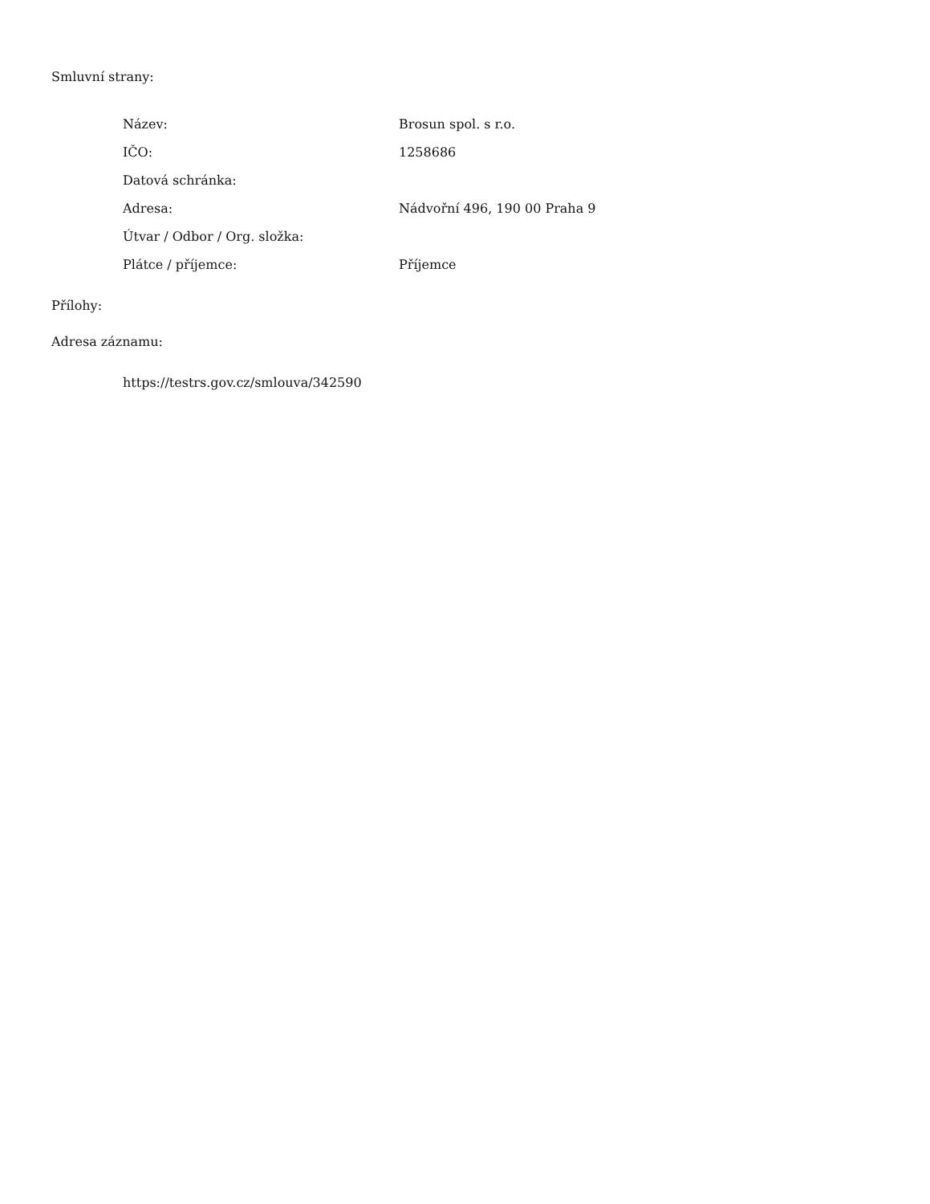Smluvní strany:
| Název: | Brosun spol. s r.o. |
| IČO: | 1258686 |
| Datová schránka: | |
| Adresa: | Nádvořní 496, 190 00 Praha 9 |
| Útvar / Odbor / Org. složka: | |
| Plátce / příjemce: | Příjemce |
Přílohy:
Adresa záznamu:
https://testrs.gov.cz/smlouva/342590